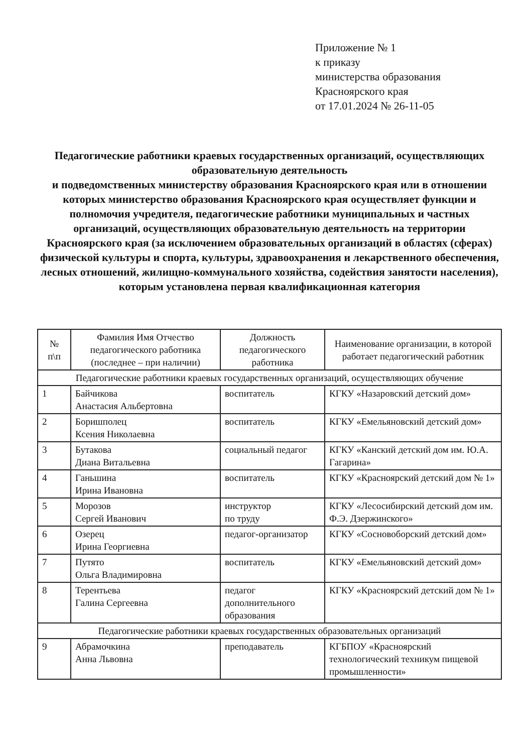Приложение № 1
к приказу
министерства образования
Красноярского края
от 17.01.2024 № 26-11-05
Педагогические работники краевых государственных организаций, осуществляющих образовательную деятельность
и подведомственных министерству образования Красноярского края или в отношении которых министерство образования Красноярского края осуществляет функции и полномочия учредителя, педагогические работники муниципальных и частных организаций, осуществляющих образовательную деятельность на территории Красноярского края (за исключением образовательных организаций в областях (сферах) физической культуры и спорта, культуры, здравоохранения и лекарственного обеспечения, лесных отношений, жилищно-коммунального хозяйства, содействия занятости населения), которым установлена первая квалификационная категория
| № п\п | Фамилия Имя Отчество педагогического работника (последнее – при наличии) | Должность педагогического работника | Наименование организации, в которой работает педагогический работник |
| --- | --- | --- | --- |
| Педагогические работники краевых государственных организаций, осуществляющих обучение | | | |
| 1 | Байчикова Анастасия Альбертовна | воспитатель | КГКУ «Назаровский детский дом» |
| 2 | Боришполец Ксения Николаевна | воспитатель | КГКУ «Емельяновский детский дом» |
| 3 | Бутакова Диана Витальевна | социальный педагог | КГКУ «Канский детский дом им. Ю.А. Гагарина» |
| 4 | Ганьшина Ирина Ивановна | воспитатель | КГКУ «Красноярский детский дом № 1» |
| 5 | Морозов Сергей Иванович | инструктор по труду | КГКУ «Лесосибирский детский дом им. Ф.Э. Дзержинского» |
| 6 | Озерец Ирина Георгиевна | педагог-организатор | КГКУ «Сосновоборский детский дом» |
| 7 | Путято Ольга Владимировна | воспитатель | КГКУ «Емельяновский детский дом» |
| 8 | Терентьева Галина Сергеевна | педагог дополнительного образования | КГКУ «Красноярский детский дом № 1» |
| Педагогические работники краевых государственных образовательных организаций | | | |
| 9 | Абрамочкина Анна Львовна | преподаватель | КГБПОУ «Красноярский технологический техникум пищевой промышленности» |